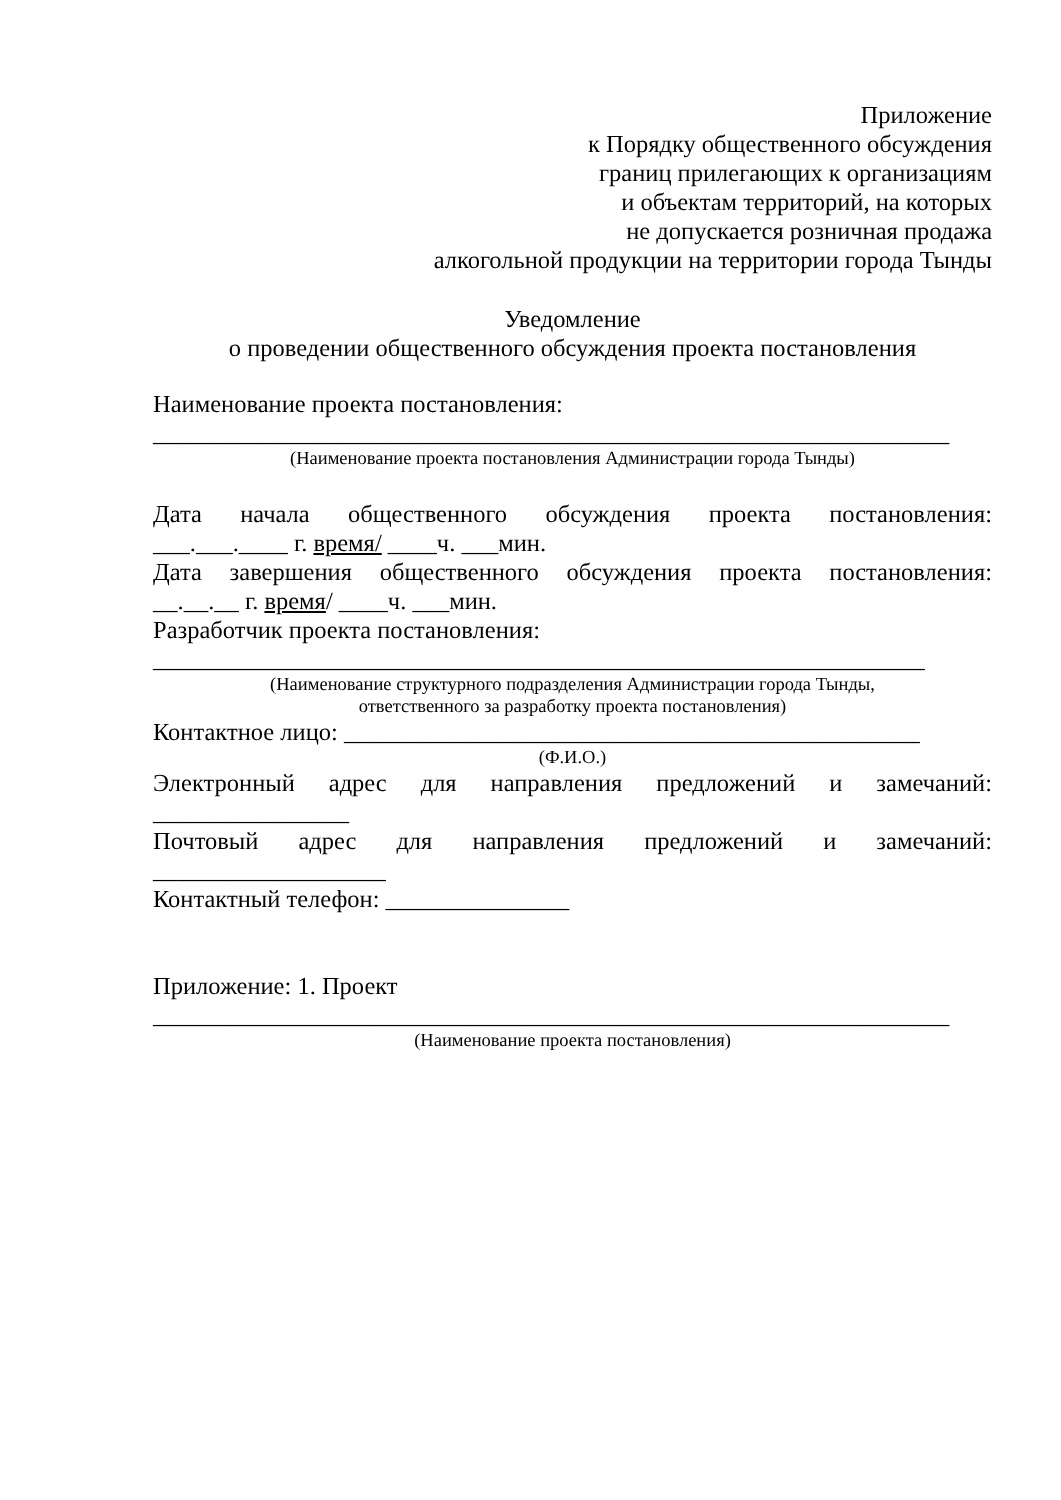Приложение
к Порядку общественного обсуждения
границ прилегающих к организациям
и объектам территорий, на которых
не допускается розничная продажа
алкогольной продукции на территории города Тынды
Уведомление
о проведении общественного обсуждения проекта постановления
Наименование проекта постановления:
_________________________________________________________________
(Наименование проекта постановления Администрации города Тынды)
Дата начала общественного обсуждения проекта постановления:
___.___.____ г. время/ ____ч. ___мин.
Дата завершения общественного обсуждения проекта постановления:
__.__.__ г. время/ ____ч. ___мин.
Разработчик проекта постановления:
_______________________________________________________________
(Наименование структурного подразделения Администрации города Тынды,
ответственного за разработку проекта постановления)
Контактное лицо: _______________________________________________
(Ф.И.О.)
Электронный адрес для направления предложений и замечаний:
________________
Почтовый адрес для направления предложений и замечаний:
___________________
Контактный телефон: _______________
Приложение: 1. Проект
_________________________________________________________________
(Наименование проекта постановления)